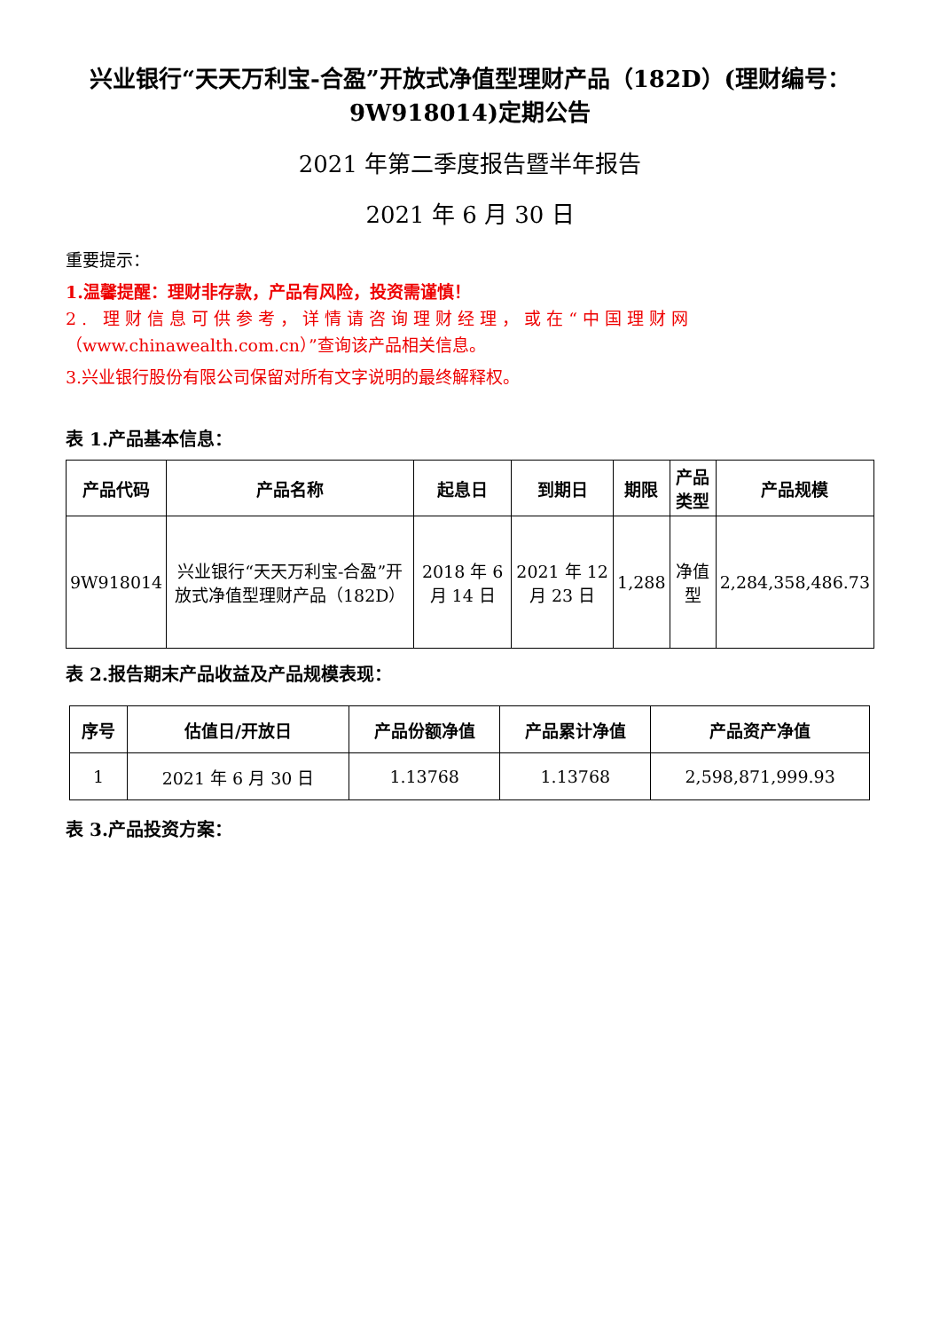兴业银行“天天万利宝-合盈”开放式净值型理财产品（182D）(理财编号：9W918014)定期公告
2021 年第二季度报告暨半年报告
2021 年 6 月 30 日
重要提示：
1.温馨提醒：理财非存款，产品有风险，投资需谨慎！
2. 理财信息可供参考，详情请咨询理财经理，或在“中国理财网
（www.chinawealth.com.cn）”查询该产品相关信息。
3.兴业银行股份有限公司保留对所有文字说明的最终解释权。
表 1.产品基本信息：
| 产品代码 | 产品名称 | 起息日 | 到期日 | 期限 | 产品类型 | 产品规模 |
| --- | --- | --- | --- | --- | --- | --- |
| 9W918014 | 兴业银行“天天万利宝-合盈”开放式净值型理财产品（182D） | 2018 年 6 月 14 日 | 2021 年 12 月 23 日 | 1,288 | 净值型 | 2,284,358,486.73 |
表 2.报告期末产品收益及产品规模表现：
| 序号 | 估值日/开放日 | 产品份额净值 | 产品累计净值 | 产品资产净值 |
| --- | --- | --- | --- | --- |
| 1 | 2021 年 6 月 30 日 | 1.13768 | 1.13768 | 2,598,871,999.93 |
表 3.产品投资方案：